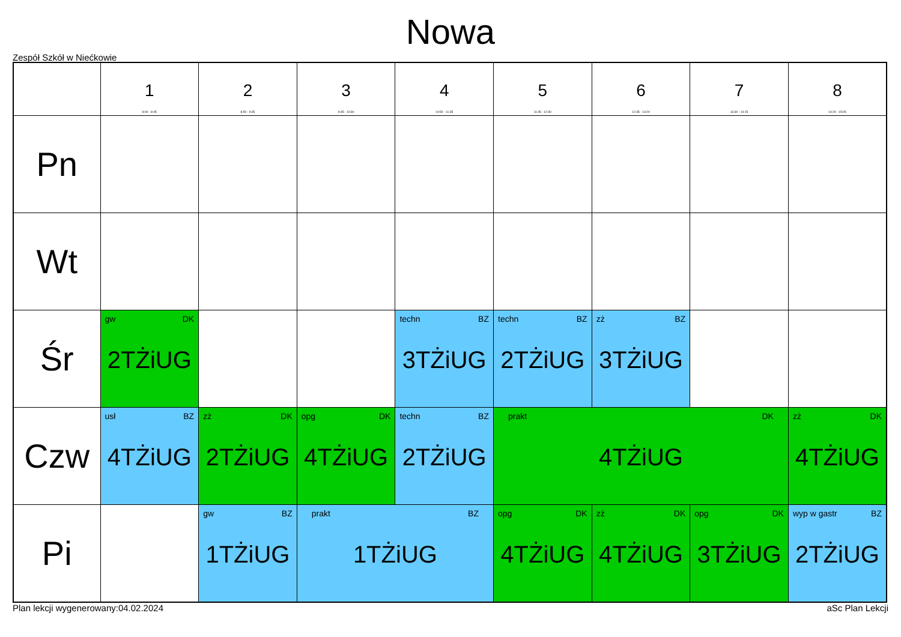Nowa
Zespół Szkół w Niećkowie
| | 1 8:00 - 8:45 | 2 8:50 - 9:35 | 3 9:45 - 10:30 | 4 10:50 - 11:35 | 5 11:45 - 12:30 | 6 12:35 - 13:20 | 7 13:30 - 14:15 | 8 14:20 - 15:05 |
| --- | --- | --- | --- | --- | --- | --- | --- | --- |
| Pn | | | | | | | | |
| Wt | | | | | | | | |
| Śr | gw DK 2TŻiUG | | | techn BZ 3TŻiUG | techn BZ 2TŻiUG | zż BZ 3TŻiUG | | |
| Czw | usł BZ 4TŻiUG | zż DK 2TŻiUG | opg DK 4TŻiUG | techn BZ 2TŻiUG | prakt DK 4TŻiUG | | | zż DK 4TŻiUG |
| Pi | | gw BZ 1TŻiUG | prakt BZ 1TŻiUG | | opg DK 4TŻiUG | zż DK 4TŻiUG | opg DK 3TŻiUG | wyp w gastr BZ 2TŻiUG |
Plan lekcji wygenerowany:04.02.2024 aSc Plan Lekcji